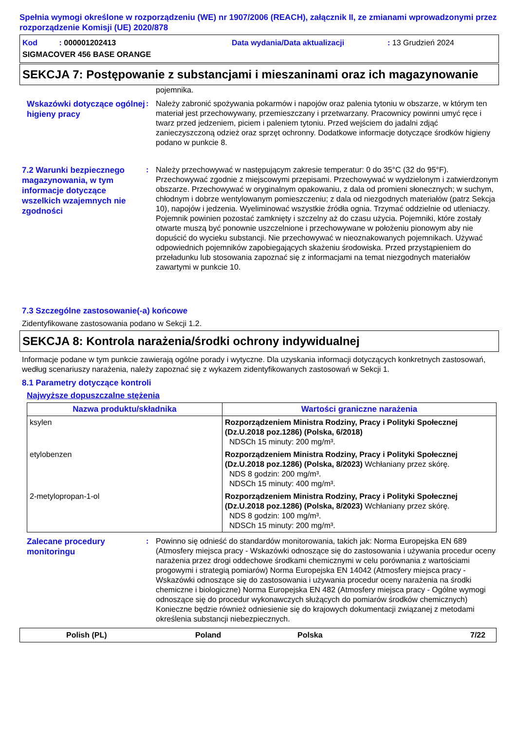Spełnia wymogi określone w rozporządzeniu (WE) nr 1907/2006 (REACH), załącznik II, ze zmianami wprowadzonymi przez rozporządzenie Komisji (UE) 2020/878
Kod : 000001202413 Data wydania/Data aktualizacji: 13 Grudzień 2024
SIGMACOVER 456 BASE ORANGE
SEKCJA 7: Postępowanie z substancjami i mieszaninami oraz ich magazynowanie
pojemnika.
Wskazówki dotyczące ogólnej higieny pracy
: Należy zabronić spożywania pokarmów i napojów oraz palenia tytoniu w obszarze, w którym ten materiał jest przechowywany, przemieszczany i przetwarzany. Pracownicy powinni umyć ręce i twarz przed jedzeniem, piciem i paleniem tytoniu. Przed wejściem do jadalni zdjąć zanieczyszczoną odzież oraz sprzęt ochronny. Dodatkowe informacje dotyczące środków higieny podano w punkcie 8.
7.2 Warunki bezpiecznego magazynowania, w tym informacje dotyczące wszelkich wzajemnych nie zgodności
: Należy przechowywać w następującym zakresie temperatur: 0 do 35°C (32 do 95°F). Przechowywać zgodnie z miejscowymi przepisami. Przechowywać w wydzielonym i zatwierdzonym obszarze. Przechowywać w oryginalnym opakowaniu, z dala od promieni słonecznych; w suchym, chłodnym i dobrze wentylowanym pomieszczeniu; z dala od niezgodnych materiałów (patrz Sekcja 10), napojów i jedzenia. Wyeliminować wszystkie źródła ognia. Trzymać oddzielnie od utleniaczy. Pojemnik powinien pozostać zamknięty i szczelny aż do czasu użycia. Pojemniki, które zostały otwarte muszą być ponownie uszczelnione i przechowywane w położeniu pionowym aby nie dopuścić do wycieku substancji. Nie przechowywać w nieoznakowanych pojemnikach. Używać odpowiednich pojemników zapobiegających skażeniu środowiska. Przed przystąpieniem do przeładunku lub stosowania zapoznać się z informacjami na temat niezgodnych materiałów zawartymi w punkcie 10.
7.3 Szczególne zastosowanie(-a) końcowe
Zidentyfikowane zastosowania podano w Sekcji 1.2.
SEKCJA 8: Kontrola narażenia/środki ochrony indywidualnej
Informacje podane w tym punkcie zawierają ogólne porady i wytyczne. Dla uzyskania informacji dotyczących konkretnych zastosowań, według scenariuszy narażenia, należy zapoznać się z wykazem zidentyfikowanych zastosowań w Sekcji 1.
8.1 Parametry dotyczące kontroli
Najwyższe dopuszczalne stężenia
| Nazwa produktu/składnika | Wartości graniczne narażenia |
| --- | --- |
| ksylen | Rozporządzeniem Ministra Rodziny, Pracy i Polityki Społecznej (Dz.U.2018 poz.1286) (Polska, 6/2018) NDSCh 15 minuty: 200 mg/m³. |
| etylobenzen | Rozporządzeniem Ministra Rodziny, Pracy i Polityki Społecznej (Dz.U.2018 poz.1286) (Polska, 8/2023) Wchłaniany przez skórę. NDS 8 godzin: 200 mg/m³. NDSCh 15 minuty: 400 mg/m³. |
| 2-metylopropan-1-ol | Rozporządzeniem Ministra Rodziny, Pracy i Polityki Społecznej (Dz.U.2018 poz.1286) (Polska, 8/2023) Wchłaniany przez skórę. NDS 8 godzin: 100 mg/m³. NDSCh 15 minuty: 200 mg/m³. |
Zalecane procedury monitoringu
: Powinno się odnieść do standardów monitorowania, takich jak: Norma Europejska EN 689 (Atmosfery miejsca pracy - Wskazówki odnoszące się do zastosowania i używania procedur oceny narażenia przez drogi oddechowe środkami chemicznymi w celu porównania z wartościami progowymi i strategią pomiarów) Norma Europejska EN 14042 (Atmosfery miejsca pracy - Wskazówki odnoszące się do zastosowania i używania procedur oceny narażenia na środki chemiczne i biologiczne) Norma Europejska EN 482 (Atmosfery miejsca pracy - Ogólne wymogi odnoszące się do procedur wykonawczych służących do pomiarów środków chemicznych) Konieczne będzie również odniesienie się do krajowych dokumentacji związanej z metodami określenia substancji niebezpiecznych.
Polish (PL) Poland Polska 7/22